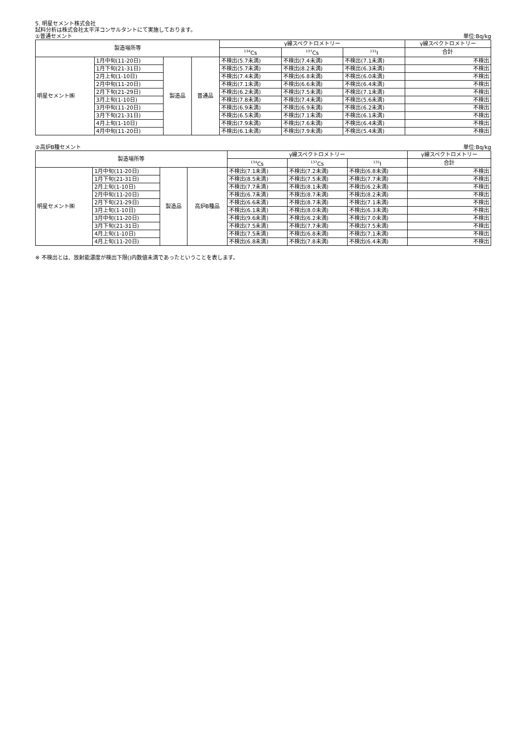5. 明星セメント株式会社
試料分析は株式会社太平洋コンサルタントにて実施しております。
①普通セメント 単位:Bq/kg
| 製造場所等 | | | | γ線スペクトロメトリー | | | γ線スペクトロメトリー |
| --- | --- | --- | --- | --- | --- | --- | --- |
| | | | | <sup>134</sup>Cs | <sup>137</sup>Cs | <sup>131</sup>I | 合計 |
| 明星セメント㈱ | 1月中旬(11-20日) | 製造品 | 普通品 | 不検出(5.7未満) | 不検出(7.4未満) | 不検出(7.1未満) | 不検出 |
| | 1月下旬(21-31日) | | | 不検出(5.7未満) | 不検出(8.2未満) | 不検出(6.3未満) | 不検出 |
| | 2月上旬(1-10日) | | | 不検出(7.4未満) | 不検出(6.8未満) | 不検出(6.0未満) | 不検出 |
| | 2月中旬(11-20日) | | | 不検出(7.1未満) | 不検出(6.6未満) | 不検出(6.4未満) | 不検出 |
| | 2月下旬(21-29日) | | | 不検出(6.2未満) | 不検出(7.5未満) | 不検出(7.1未満) | 不検出 |
| | 3月上旬(1-10日) | | | 不検出(7.8未満) | 不検出(7.4未満) | 不検出(5.6未満) | 不検出 |
| | 3月中旬(11-20日) | | | 不検出(6.9未満) | 不検出(6.9未満) | 不検出(6.2未満) | 不検出 |
| | 3月下旬(21-31日) | | | 不検出(6.5未満) | 不検出(7.1未満) | 不検出(6.1未満) | 不検出 |
| | 4月上旬(1-10日) | | | 不検出(7.9未満) | 不検出(7.6未満) | 不検出(6.4未満) | 不検出 |
| | 4月中旬(11-20日) | | | 不検出(6.1未満) | 不検出(7.9未満) | 不検出(5.4未満) | 不検出 |
②高炉B種セメント 単位:Bq/kg
| 製造場所等 | | | | γ線スペクトロメトリー | | | γ線スペクトロメトリー |
| --- | --- | --- | --- | --- | --- | --- | --- |
| | | | | <sup>134</sup>Cs | <sup>137</sup>Cs | <sup>131</sup>I | 合計 |
| 明星セメント㈱ | 1月中旬(11-20日) | 製造品 | 高炉B種品 | 不検出(7.1未満) | 不検出(7.2未満) | 不検出(6.8未満) | 不検出 |
| | 1月下旬(21-31日) | | | 不検出(8.5未満) | 不検出(7.5未満) | 不検出(7.7未満) | 不検出 |
| | 2月上旬(1-10日) | | | 不検出(7.7未満) | 不検出(8.1未満) | 不検出(6.2未満) | 不検出 |
| | 2月中旬(11-20日) | | | 不検出(6.7未満) | 不検出(8.7未満) | 不検出(8.2未満) | 不検出 |
| | 2月下旬(21-29日) | | | 不検出(6.6未満) | 不検出(8.7未満) | 不検出(7.1未満) | 不検出 |
| | 3月上旬(1-10日) | | | 不検出(6.1未満) | 不検出(8.0未満) | 不検出(6.3未満) | 不検出 |
| | 3月中旬(11-20日) | | | 不検出(9.6未満) | 不検出(6.2未満) | 不検出(7.0未満) | 不検出 |
| | 3月下旬(21-31日) | | | 不検出(7.5未満) | 不検出(7.7未満) | 不検出(7.5未満) | 不検出 |
| | 4月上旬(1-10日) | | | 不検出(7.5未満) | 不検出(6.8未満) | 不検出(7.1未満) | 不検出 |
| | 4月上旬(11-20日) | | | 不検出(6.8未満) | 不検出(7.8未満) | 不検出(6.4未満) | 不検出 |
※ 不検出とは、放射能濃度が検出下限()内数値未満であったということを表します。